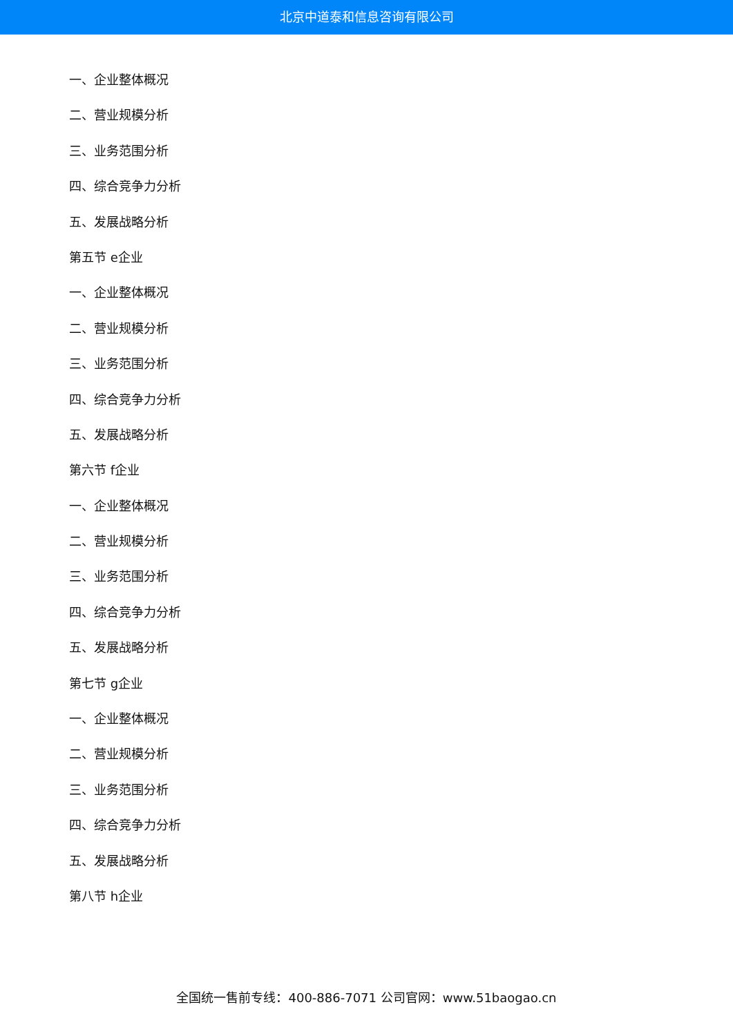北京中道泰和信息咨询有限公司
一、企业整体概况
二、营业规模分析
三、业务范围分析
四、综合竞争力分析
五、发展战略分析
第五节 e企业
一、企业整体概况
二、营业规模分析
三、业务范围分析
四、综合竞争力分析
五、发展战略分析
第六节 f企业
一、企业整体概况
二、营业规模分析
三、业务范围分析
四、综合竞争力分析
五、发展战略分析
第七节 g企业
一、企业整体概况
二、营业规模分析
三、业务范围分析
四、综合竞争力分析
五、发展战略分析
第八节 h企业
全国统一售前专线：400-886-7071 公司官网：www.51baogao.cn